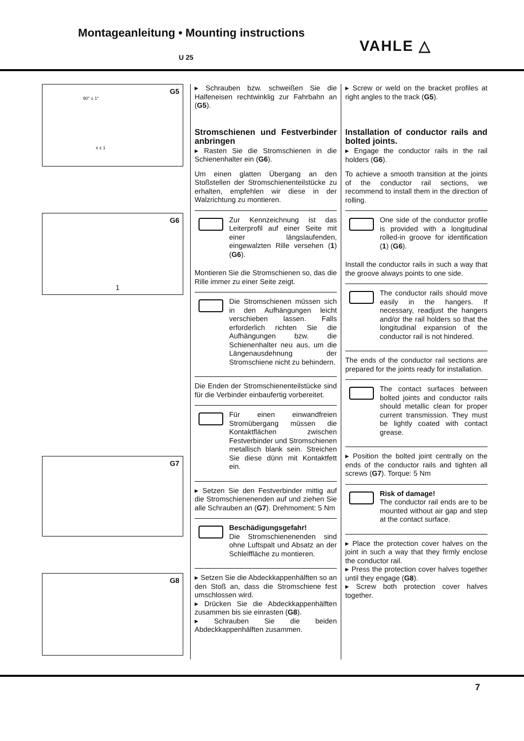Montageanleitung • Mounting instructions
U 25 VAHLE △
G5
x ± 1
90° ± 1°
G6
1
G7
G8
▸ Schrauben bzw. schweißen Sie die Halfeneisen rechtwinklig zur Fahrbahn an (G5).
Stromschienen und Festverbinder anbringen
▸ Rasten Sie die Stromschienen in die Schienenhalter ein (G6).
Um einen glatten Übergang an den Stoßstellen der Stromschienenteilstücke zu erhalten, empfehlen wir diese in der Walzrichtung zu montieren.
Zur Kennzeichnung ist das Leiterprofil auf einer Seite mit einer längslaufenden, eingewalzten Rille versehen (1) (G6).
Montieren Sie die Stromschienen so, das die Rille immer zu einer Seite zeigt.
Die Stromschienen müssen sich in den Aufhängungen leicht verschieben lassen. Falls erforderlich richten Sie die Aufhängungen bzw. die Schienenhalter neu aus, um die Längenausdehnung der Stromschiene nicht zu behindern.
Die Enden der Stromschienenteilstücke sind für die Verbinder einbaufertig vorbereitet.
Für einen einwandfreien Stromübergang müssen die Kontaktflächen zwischen Festverbinder und Stromschienen metallisch blank sein. Streichen Sie diese dünn mit Kontaktfett ein.
▸ Setzen Sie den Festverbinder mittig auf die Stromschienenenden auf und ziehen Sie alle Schrauben an (G7). Drehmoment: 5 Nm
Beschädigungsgefahr!
Die Stromschienenenden sind ohne Luftspalt und Absatz an der Schleiffläche zu montieren.
▸ Setzen Sie die Abdeckkappenhälften so an den Stoß an, dass die Stromschiene fest umschlossen wird.
▸ Drücken Sie die Abdeckkappenhälften zusammen bis sie einrasten (G8).
▸ Schrauben Sie die beiden Abdeckkappenhälften zusammen.
▸ Screw or weld on the bracket profiles at right angles to the track (G5).
Installation of conductor rails and bolted joints.
▸ Engage the conductor rails in the rail holders (G6).
To achieve a smooth transition at the joints of the conductor rail sections, we recommend to install them in the direction of rolling.
One side of the conductor profile is provided with a longitudinal rolled-in groove for identification (1) (G6).
Install the conductor rails in such a way that the groove always points to one side.
The conductor rails should move easily in the hangers. If necessary, readjust the hangers and/or the rail holders so that the longitudinal expansion of the conductor rail is not hindered.
The ends of the conductor rail sections are prepared for the joints ready for installation.
The contact surfaces between bolted joints and conductor rails should metallic clean for proper current transmission. They must be lightly coated with contact grease.
▸ Position the bolted joint centrally on the ends of the conductor rails and tighten all screws (G7). Torque: 5 Nm
Risk of damage!
The conductor rail ends are to be mounted without air gap and step at the contact surface.
▸ Place the protection cover halves on the joint in such a way that they firmly enclose the conductor rail.
▸ Press the protection cover halves together until they engage (G8).
▸ Screw both protection cover halves together.
7